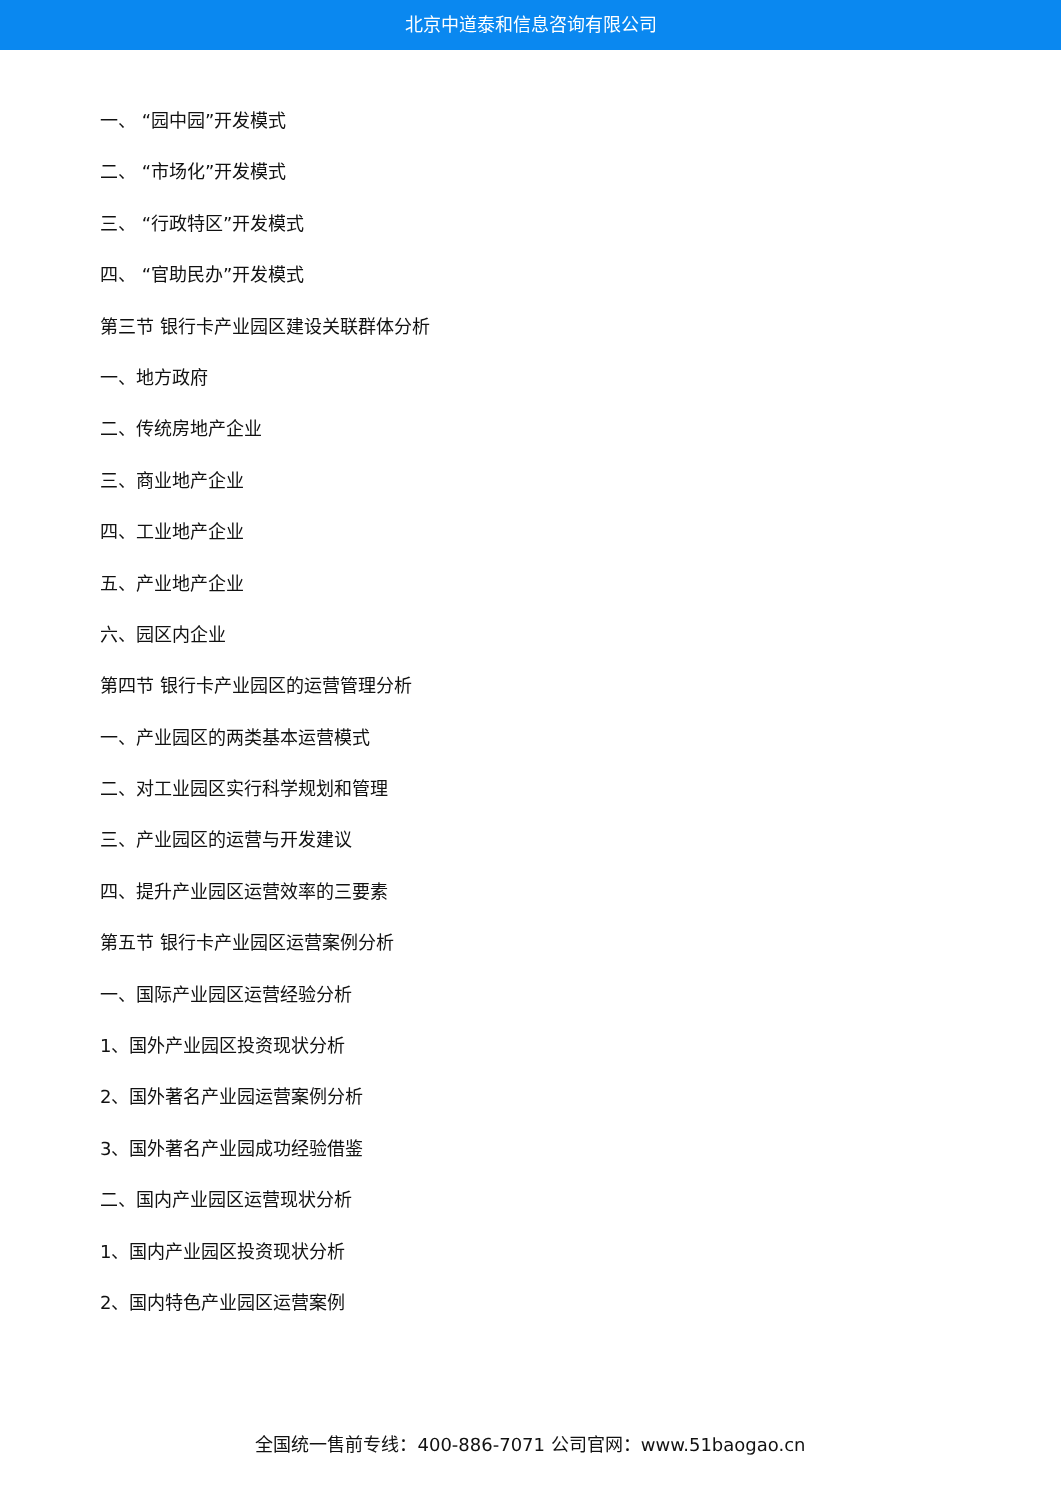北京中道泰和信息咨询有限公司
一、 “园中园”开发模式
二、 “市场化”开发模式
三、 “行政特区”开发模式
四、 “官助民办”开发模式
第三节 银行卡产业园区建设关联群体分析
一、地方政府
二、传统房地产企业
三、商业地产企业
四、工业地产企业
五、产业地产企业
六、园区内企业
第四节 银行卡产业园区的运营管理分析
一、产业园区的两类基本运营模式
二、对工业园区实行科学规划和管理
三、产业园区的运营与开发建议
四、提升产业园区运营效率的三要素
第五节 银行卡产业园区运营案例分析
一、国际产业园区运营经验分析
1、国外产业园区投资现状分析
2、国外著名产业园运营案例分析
3、国外著名产业园成功经验借鉴
二、国内产业园区运营现状分析
1、国内产业园区投资现状分析
2、国内特色产业园区运营案例
全国统一售前专线：400-886-7071 公司官网：www.51baogao.cn